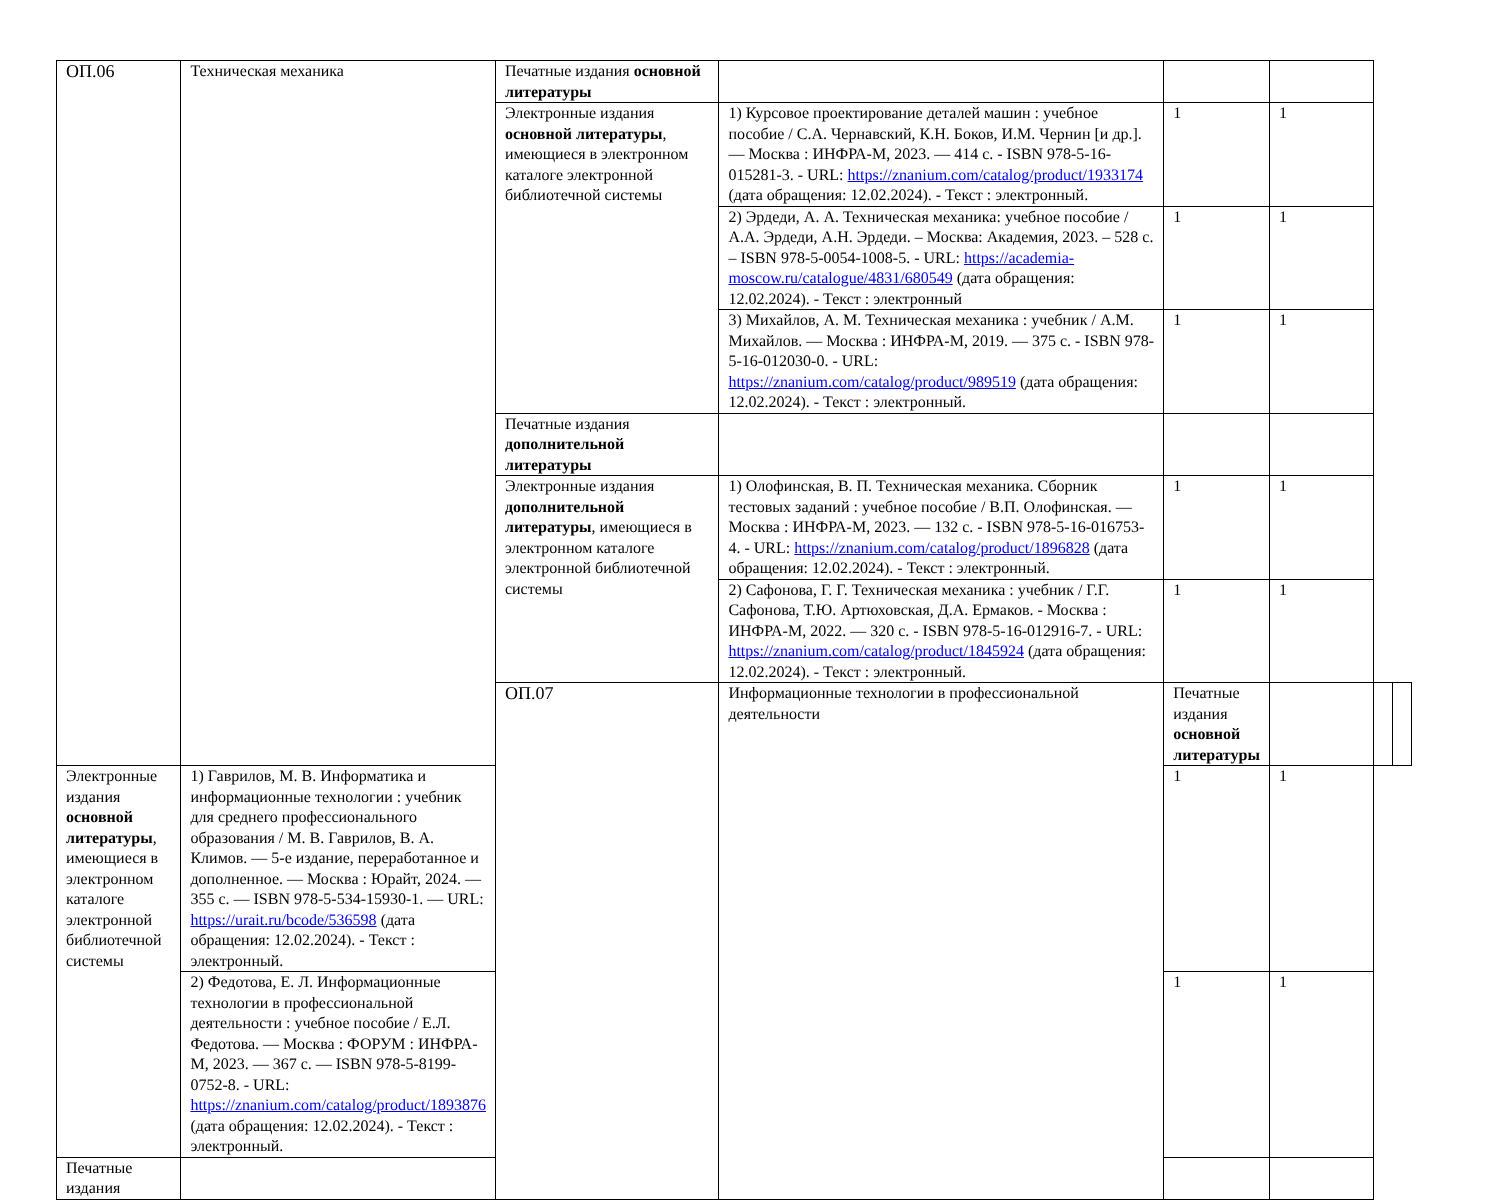| ОП.06 | Техническая механика | Печатные издания основной литературы | | | | | |
| | | Электронные издания основной литературы , имеющиеся в электронном каталоге электронной библиотечной системы | 1) Курсовое проектирование деталей машин : учебное пособие / С.А. Чернавский, К.Н. Боков, И.М. Чернин [и др.]. — Москва : ИНФРА-М, 2023. — 414 с. - ISBN 978-5-16-015281-3. - URL: https://znanium.com/catalog/product/1933174 (дата обращения: 12.02.2024). - Текст : электронный. | 1 | 1 | | |
| | | | 2) Эрдеди, А. А. Техническая механика: учебное пособие / А.А. Эрдеди, А.Н. Эрдеди. – Москва: Академия, 2023. – 528 с. – ISBN 978-5-0054-1008-5. - URL: https://academia-moscow.ru/catalogue/4831/680549 (дата обращения: 12.02.2024). - Текст : электронный | 1 | 1 | | |
| | | | 3) Михайлов, А. М. Техническая механика : учебник / А.М. Михайлов. — Москва : ИНФРА-М, 2019. — 375 с. - ISBN 978-5-16-012030-0. - URL: https://znanium.com/catalog/product/989519 (дата обращения: 12.02.2024). - Текст : электронный. | 1 | 1 | | |
| | | Печатные издания дополнительной литературы | | | | | |
| | | Электронные издания дополнительной литературы , имеющиеся в электронном каталоге электронной библиотечной системы | 1) Олофинская, В. П. Техническая механика. Сборник тестовых заданий : учебное пособие / В.П. Олофинская. — Москва : ИНФРА-М, 2023. — 132 с. - ISBN 978-5-16-016753-4. - URL: https://znanium.com/catalog/product/1896828 (дата обращения: 12.02.2024). - Текст : электронный. | 1 | 1 | | |
| | | | 2) Сафонова, Г. Г. Техническая механика : учебник / Г.Г. Сафонова, Т.Ю. Артюховская, Д.А. Ермаков. - Москва : ИНФРА-М, 2022. — 320 с. - ISBN 978-5-16-012916-7. - URL: https://znanium.com/catalog/product/1845924 (дата обращения: 12.02.2024). - Текст : электронный. | 1 | 1 | | |
| | | ОП.07 | Информационные технологии в профессиональной деятельности | Печатные издания основной литературы | | | |
| Электронные издания основной литературы , имеющиеся в электронном каталоге электронной библиотечной системы | 1) Гаврилов, М. В. Информатика и информационные технологии : учебник для среднего профессионального образования / М. В. Гаврилов, В. А. Климов. — 5-е издание, переработанное и дополненное. — Москва : Юрайт, 2024. — 355 с. — ISBN 978-5-534-15930-1. — URL: https://urait.ru/bcode/536598 (дата обращения: 12.02.2024). - Текст : электронный. | | | 1 | 1 | | |
| | 2) Федотова, Е. Л. Информационные технологии в профессиональной деятельности : учебное пособие / Е.Л. Федотова. — Москва : ФОРУМ : ИНФРА-М, 2023. — 367 с. — ISBN 978-5-8199-0752-8. - URL: https://znanium.com/catalog/product/1893876 (дата обращения: 12.02.2024). - Текст : электронный. | | | 1 | 1 | | |
| Печатные издания | | | | | | | |